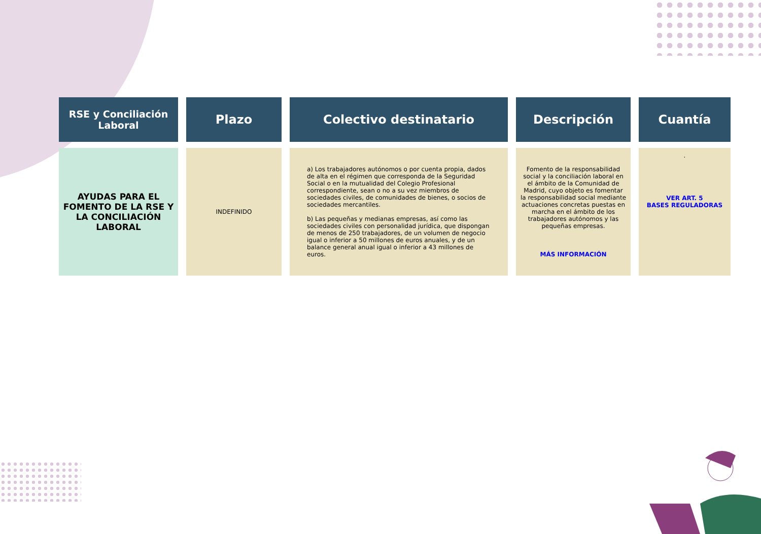| RSE y Conciliación Laboral | Plazo | Colectivo destinatario | Descripción | Cuantía |
| --- | --- | --- | --- | --- |
| AYUDAS PARA EL FOMENTO DE LA RSE Y LA CONCILIACIÓN LABORAL | INDEFINIDO | a) Los trabajadores autónomos o por cuenta propia, dados de alta en el régimen que corresponda de la Seguridad Social o en la mutualidad del Colegio Profesional correspondiente, sean o no a su vez miembros de sociedades civiles, de comunidades de bienes, o socios de sociedades mercantiles. b) Las pequeñas y medianas empresas, así como las sociedades civiles con personalidad jurídica, que dispongan de menos de 250 trabajadores, de un volumen de negocio igual o inferior a 50 millones de euros anuales, y de un balance general anual igual o inferior a 43 millones de euros. | Fomento de la responsabilidad social y la conciliación laboral en el ámbito de la Comunidad de Madrid, cuyo objeto es fomentar la responsabilidad social mediante actuaciones concretas puestas en marcha en el ámbito de los trabajadores autónomos y las pequeñas empresas. MÁS INFORMACIÓN | . VER ART. 5 BASES REGULADORAS |